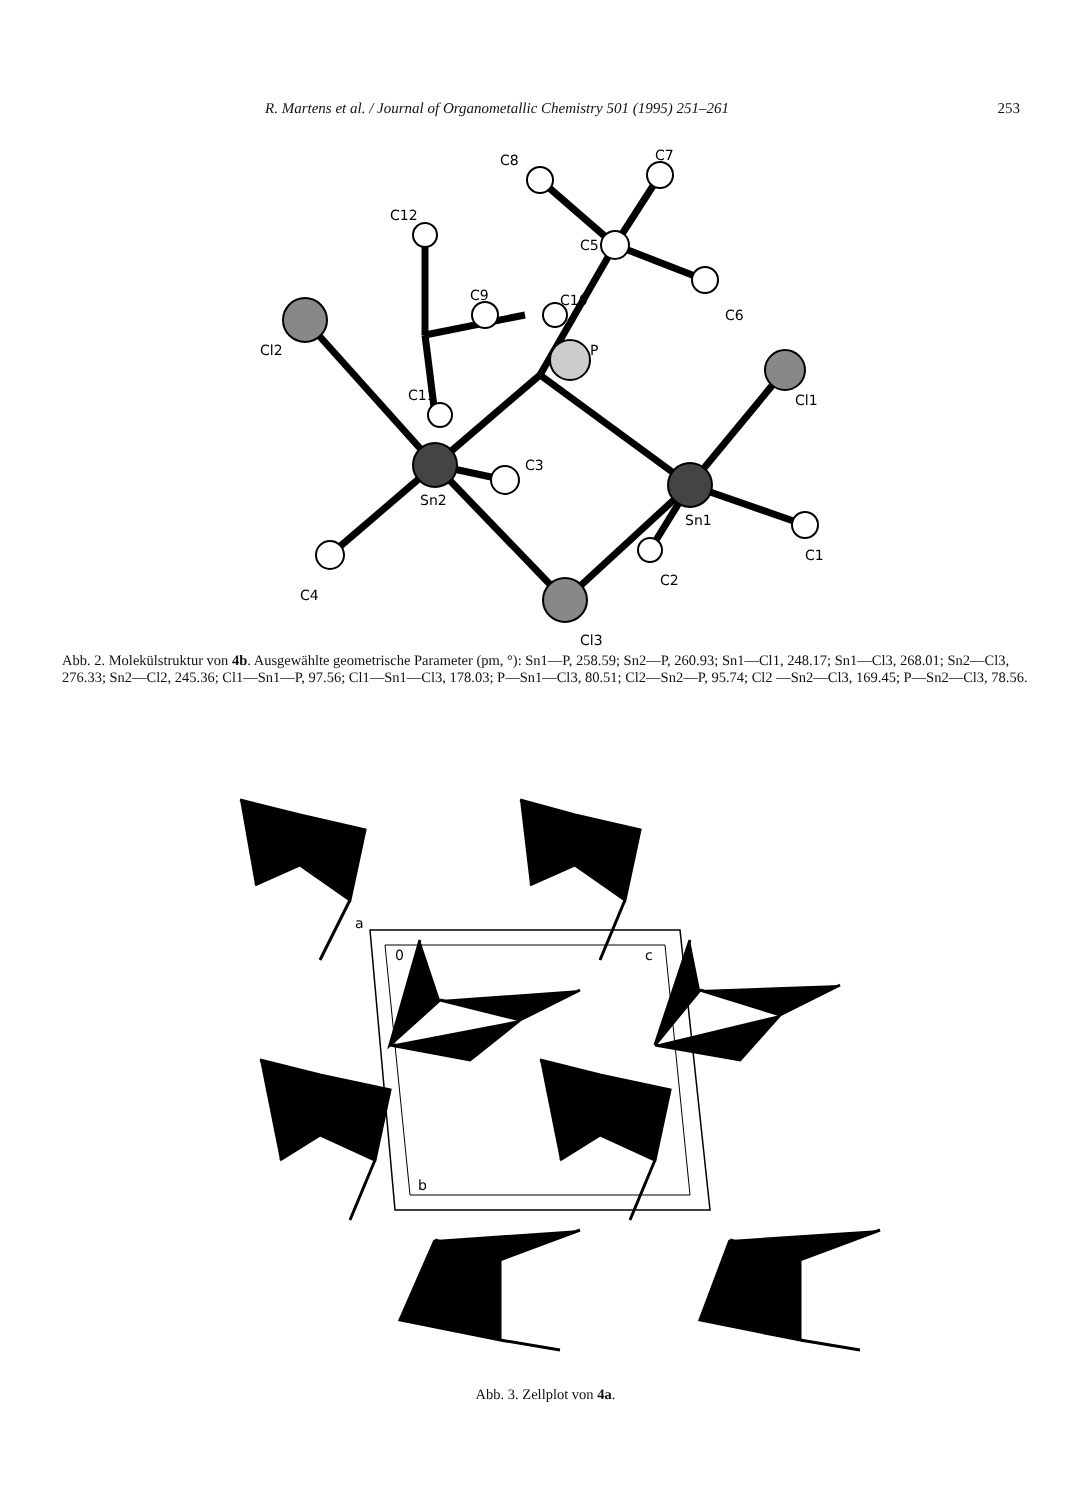R. Martens et al. / Journal of Organometallic Chemistry 501 (1995) 251–261 253
C8
C7
C12
C5
C10
C9
C6
Cl2
P
Cl1
C11
C3
Sn2
Sn1
C1
C2
C4
Cl3
Abb. 2. Molekülstruktur von 4b. Ausgewählte geometrische Parameter (pm, °): Sn1—P, 258.59; Sn2—P, 260.93; Sn1—Cl1, 248.17; Sn1—Cl3, 268.01; Sn2—Cl3, 276.33; Sn2—Cl2, 245.36; Cl1—Sn1—P, 97.56; Cl1—Sn1—Cl3, 178.03; P—Sn1—Cl3, 80.51; Cl2—Sn2—P, 95.74; Cl2 —Sn2—Cl3, 169.45; P—Sn2—Cl3, 78.56.
a
0
c
b
Abb. 3. Zellplot von 4a.